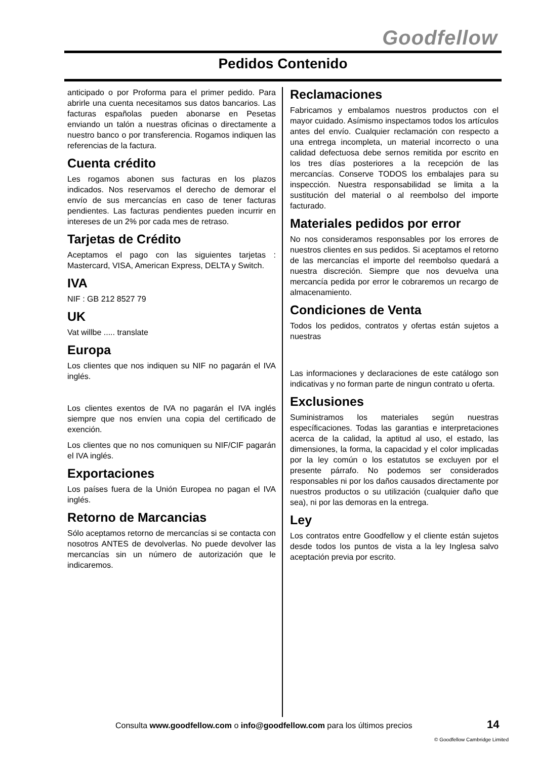Goodfellow
Pedidos Contenido
anticipado o por Proforma para el primer pedido. Para abrirle una cuenta necesitamos sus datos bancarios. Las facturas españolas pueden abonarse en Pesetas enviando un talón a nuestras oficinas o directamente a nuestro banco o por transferencia. Rogamos indiquen las referencias de la factura.
Cuenta crédito
Les rogamos abonen sus facturas en los plazos indicados. Nos reservamos el derecho de demorar el envío de sus mercancías en caso de tener facturas pendientes. Las facturas pendientes pueden incurrir en intereses de un 2% por cada mes de retraso.
Tarjetas de Crédito
Aceptamos el pago con las siguientes tarjetas : Mastercard, VISA, American Express, DELTA y Switch.
IVA
NIF : GB 212 8527 79
UK
Vat willbe ..... translate
Europa
Los clientes que nos indiquen su NIF no pagarán el IVA inglés.
Los clientes exentos de IVA no pagarán el IVA inglés siempre que nos envíen una copia del certificado de exención.
Los clientes que no nos comuniquen su NIF/CIF pagarán el IVA inglés.
Exportaciones
Los países fuera de la Unión Europea no pagan el IVA inglés.
Retorno de Marcancias
Sólo aceptamos retorno de mercancías si se contacta con nosotros ANTES de devolverlas. No puede devolver las mercancías sin un número de autorización que le indicaremos.
Reclamaciones
Fabricamos y embalamos nuestros productos con el mayor cuidado. Asímismo inspectamos todos los artículos antes del envío. Cualquier reclamación con respecto a una entrega incompleta, un material incorrecto o una calidad defectuosa debe sernos remitida por escrito en los tres días posteriores a la recepción de las mercancías. Conserve TODOS los embalajes para su inspección. Nuestra responsabilidad se limita a la sustitución del material o al reembolso del importe facturado.
Materiales pedidos por error
No nos consideramos responsables por los errores de nuestros clientes en sus pedidos. Si aceptamos el retorno de las mercancías el importe del reembolso quedará a nuestra discreción. Siempre que nos devuelva una mercancía pedida por error le cobraremos un recargo de almacenamiento.
Condiciones de Venta
Todos los pedidos, contratos y ofertas están sujetos a nuestras
Las informaciones y declaraciones de este catálogo son indicativas y no forman parte de ningun contrato u oferta.
Exclusiones
Suministramos los materiales según nuestras específicaciones. Todas las garantias e interpretaciones acerca de la calidad, la aptitud al uso, el estado, las dimensiones, la forma, la capacidad y el color implicadas por la ley común o los estatutos se excluyen por el presente párrafo. No podemos ser considerados responsables ni por los daños causados directamente por nuestros productos o su utilización (cualquier daño que sea), ni por las demoras en la entrega.
Ley
Los contratos entre Goodfellow y el cliente están sujetos desde todos los puntos de vista a la ley Inglesa salvo aceptación previa por escrito.
Consulta www.goodfellow.com o info@goodfellow.com para los últimos precios
14
© Goodfellow Cambridge Limited